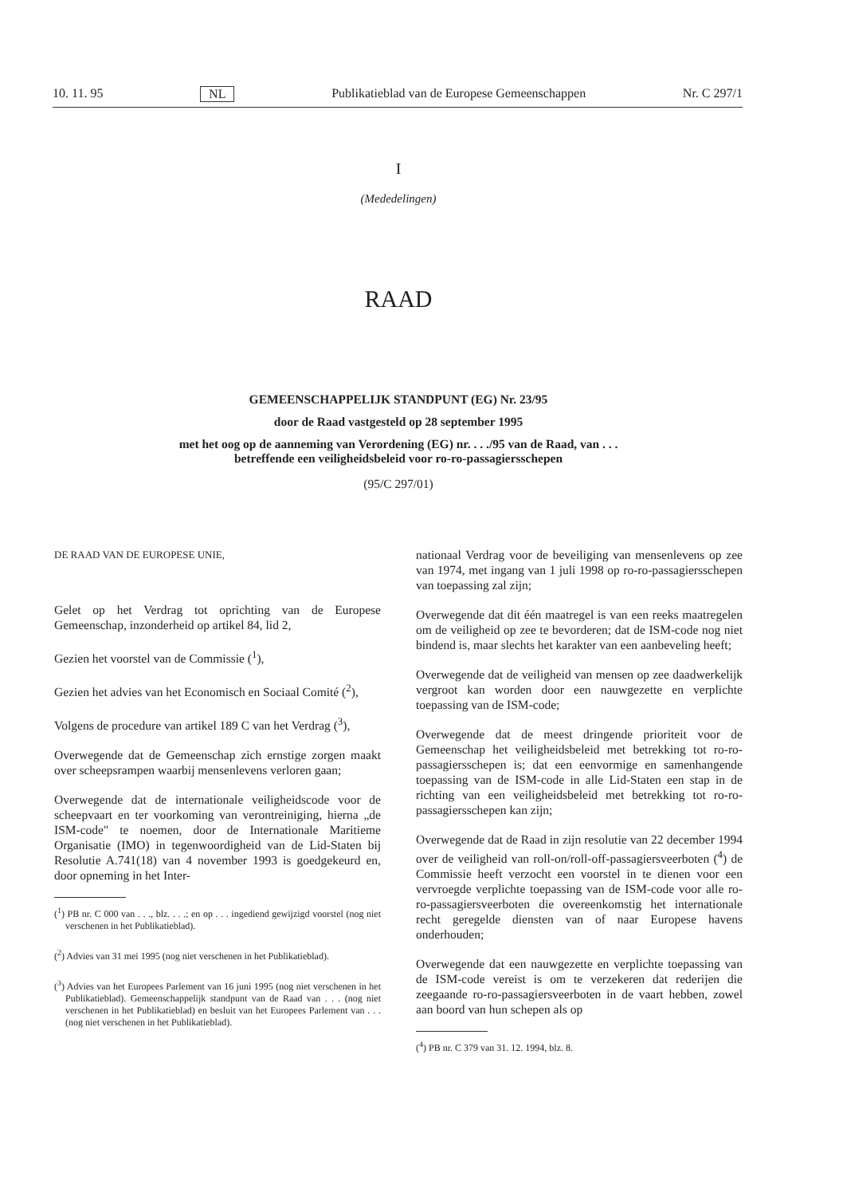10. 11. 95 NL Publikatieblad van de Europese Gemeenschappen Nr. C 297/1
I
(Mededelingen)
RAAD
GEMEENSCHAPPELIJK STANDPUNT (EG) Nr. 23/95
door de Raad vastgesteld op 28 september 1995
met het oog op de aanneming van Verordening (EG) nr. . . ./95 van de Raad, van . . .
betreffende een veiligheidsbeleid voor ro-ro-passagiersschepen
(95/C 297/01)
DE RAAD VAN DE EUROPESE UNIE,
Gelet op het Verdrag tot oprichting van de Europese Gemeenschap, inzonderheid op artikel 84, lid 2,
Gezien het voorstel van de Commissie (<sup>1</sup>),
Gezien het advies van het Economisch en Sociaal Comité (<sup>2</sup>),
Volgens de procedure van artikel 189 C van het Verdrag (<sup>3</sup>),
Overwegende dat de Gemeenschap zich ernstige zorgen maakt over scheepsrampen waarbij mensenlevens verloren gaan;
Overwegende dat de internationale veiligheidscode voor de scheepvaart en ter voorkoming van verontreiniging, hierna „de ISM-code" te noemen, door de Internationale Maritieme Organisatie (IMO) in tegenwoordigheid van de Lid-Staten bij Resolutie A.741(18) van 4 november 1993 is goedgekeurd en, door opneming in het Inter-
(<sup>1</sup>) PB nr. C 000 van . . ., blz. . . .; en op . . . ingediend gewijzigd voorstel (nog niet verschenen in het Publikatieblad).
(<sup>2</sup>) Advies van 31 mei 1995 (nog niet verschenen in het Publikatieblad).
(<sup>3</sup>) Advies van het Europees Parlement van 16 juni 1995 (nog niet verschenen in het Publikatieblad). Gemeenschappelijk standpunt van de Raad van . . . (nog niet verschenen in het Publikatieblad) en besluit van het Europees Parlement van . . . (nog niet verschenen in het Publikatieblad).
nationaal Verdrag voor de beveiliging van mensenlevens op zee van 1974, met ingang van 1 juli 1998 op ro-ro-passagiersschepen van toepassing zal zijn;
Overwegende dat dit één maatregel is van een reeks maatregelen om de veiligheid op zee te bevorderen; dat de ISM-code nog niet bindend is, maar slechts het karakter van een aanbeveling heeft;
Overwegende dat de veiligheid van mensen op zee daadwerkelijk vergroot kan worden door een nauwgezette en verplichte toepassing van de ISM-code;
Overwegende dat de meest dringende prioriteit voor de Gemeenschap het veiligheidsbeleid met betrekking tot ro-ro-passagiersschepen is; dat een eenvormige en samenhangende toepassing van de ISM-code in alle Lid-Staten een stap in de richting van een veiligheidsbeleid met betrekking tot ro-ro-passagiersschepen kan zijn;
Overwegende dat de Raad in zijn resolutie van 22 december 1994 over de veiligheid van roll-on/roll-off-passagiersveerboten (<sup>4</sup>) de Commissie heeft verzocht een voorstel in te dienen voor een vervroegde verplichte toepassing van de ISM-code voor alle ro-ro-passagiersveerboten die overeenkomstig het internationale recht geregelde diensten van of naar Europese havens onderhouden;
Overwegende dat een nauwgezette en verplichte toepassing van de ISM-code vereist is om te verzekeren dat rederijen die zeegaande ro-ro-passagiersveerboten in de vaart hebben, zowel aan boord van hun schepen als op
(<sup>4</sup>) PB nr. C 379 van 31. 12. 1994, blz. 8.